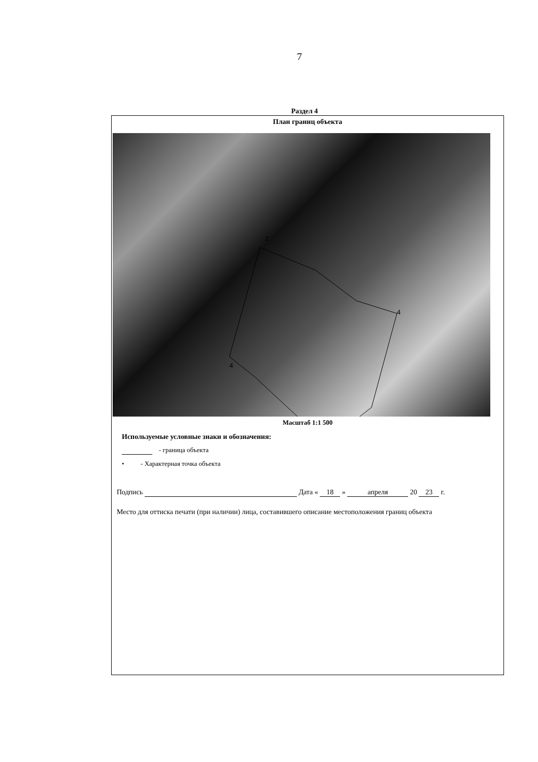7
Раздел 4
План границ объекта
2
4
4
Масштаб 1:1 500
Используемые условные знаки и обозначения:
- граница объекта
• - Характерная точка объекта
Подпись Дата « 18 » апреля 20 23 г.
Место для оттиска печати (при наличии) лица, составившего описание местоположения границ объекта